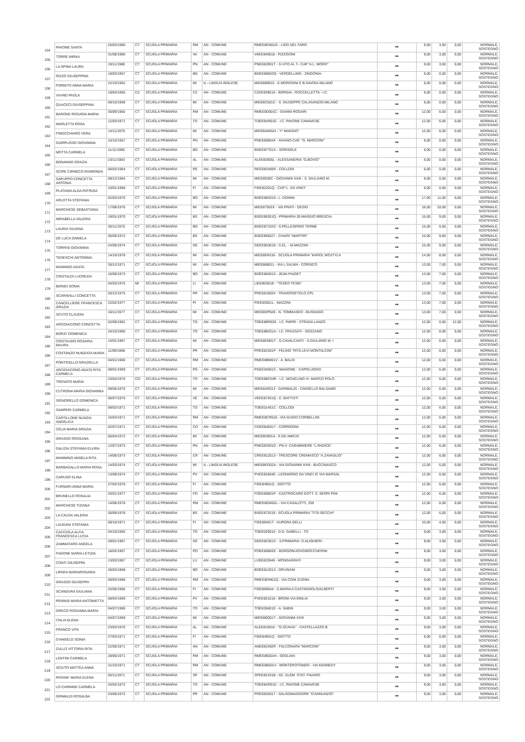| 154 | PAVONE SANTA | 26/03/1980 | CT | SCUOLA PRIMARIA | RM | AN - COMUNE | RMEE8DN01G - LIDO DEL FARO | ** | 9,00 | 3,00 | 0,00 | NORMALE, SOSTEGNO |
| 155 | TORRE MIRKA | 31/08/1980 | CT | SCUOLA PRIMARIA | VA | AN - COMUNE | VAEE849018 - PIZZIGONI | ** | 9,00 | 3,00 | 0,00 | NORMALE, SOSTEGNO |
| 156 | LA SPINA LAURA | 19/11/1980 | CT | SCUOLA PRIMARIA | PN | AN - COMUNE | PNEE82901T - S.VITO AL T.- CAP."A.L. MORO" | ** | 9,00 | 3,00 | 0,00 | NORMALE, SOSTEGNO |
| 157 | RIZZO GIUSEPPINA | 18/03/1957 | CT | SCUOLA PRIMARIA | BG | AN - COMUNE | BGEE88602Q - VERDELLINO - ZINGONIA- | ** | 6,00 | 0,00 | 0,00 | NORMALE, SOSTEGNO |
| 158 | FORNITO ANNA MARIA | 22/10/1962 | CT | SCUOLA PRIMARIA | MI | IL - LINGUA INGLESE | MIEE889015 - E.MOROSINI E B.SAVOIA-MILANO | ** | 6,00 | 0,00 | 0,00 | NORMALE, SOSTEGNO |
| 159 | VIVINO PAOLA | 19/04/1965 | CZ | SCUOLA PRIMARIA | CZ | AN - COMUNE | CZEE83901A - BORGIA - ROCCELLETTA - I.C. | ** | 6,00 | 0,00 | 0,00 | NORMALE, SOSTEGNO |
| 160 | QUACECI GIUSEPPINA | 09/10/1968 | CT | SCUOLA PRIMARIA | MI | AN - COMUNE | MIEE8C501C - S. GIUSEPPE CALASANZIO-MILANO | ** | 6,00 | 0,00 | 0,00 | NORMALE, SOSTEGNO |
| 161 | BARONE ROSARIA MARIA | 30/09/1965 | CT | SCUOLA PRIMARIA | RM | AN - COMUNE | RMEE8D001C - GIANNI RODARI | ** | 12,00 | 6,00 | 0,00 | NORMALE, SOSTEGNO |
| 162 | MARLETTA ROSA | 12/03/1971 | CT | SCUOLA PRIMARIA | TO | AN - COMUNE | TOEE8AR01E - I.C. PAVONE CANAVESE | ** | 12,00 | 6,00 | 0,00 | NORMALE, SOSTEGNO |
| 163 | FINOCCHIARO VERA | 14/11/1975 | CT | SCUOLA PRIMARIA | MI | AN - COMUNE | MIEE8AW024 - "I^ MAGGIO" | ** | 12,00 | 6,00 | 0,00 | NORMALE, SOSTEGNO |
| 164 | GIARRUSSO GIOVANNA | 10/10/1957 | CT | SCUOLA PRIMARIA | PN | AN - COMUNE | PNEE80804X - AVIANO-CAP. "G. MARCONI" | ** | 6,00 | 0,00 | 0,00 | NORMALE, SOSTEGNO |
| 165 | MOTTA CARMELA | 11/11/1960 | CT | SCUOLA PRIMARIA | BG | AN - COMUNE | BGEE87701X - SORISOLE | ** | 6,00 | 0,00 | 0,00 | NORMALE, SOSTEGNO |
| 166 | BONANNO GRAZIA | 23/11/1963 | CT | SCUOLA PRIMARIA | AL | AN - COMUNE | ALEE82805L - ALESSANDRIA "G.BOVIO" | ** | 6,00 | 0,00 | 0,00 | NORMALE, SOSTEGNO |
| 167 | SCIRE CIRNECO RAIMONDA | 06/02/1964 | CT | SCUOLA PRIMARIA | RE | AN - COMUNE | REEE82405R - COLLODI | ** | 6,00 | 0,00 | 0,00 | NORMALE, SOSTEGNO |
| 168 | SAPUPPO CONCETTA ANTONIA | 08/12/1964 | CT | SCUOLA PRIMARIA | MI | AN - COMUNE | MIEE8930C - GIOVANNI XXIII - S. GIULIANO M. | ** | 6,00 | 0,00 | 0,00 | NORMALE, SOSTEGNO |
| 169 | PLATANIA ALDA PATRIZIA | 10/01/1968 | CT | SCUOLA PRIMARIA | FI | AN - COMUNE | FIEE82201Q - CAP."L. DA VINCI" | ** | 6,00 | 0,00 | 0,00 | NORMALE, SOSTEGNO |
| 170 | ARLOTTA STEFANIA | 02/03/1976 | CT | SCUOLA PRIMARIA | BO | AN - COMUNE | BOEE882019 - L. DONINI | ** | 17,00 | 11,00 | 0,00 | NORMALE, SOSTEGNO |
| 171 | MARCHESE SEBASTIANA | 17/08/1976 | CT | SCUOLA PRIMARIA | MI | AN - COMUNE | MIEE87502X - VIA PRATI - DESIO | ** | 16,00 | 10,00 | 0,00 | NORMALE, SOSTEGNO |
| 172 | MIRABELLA VALERIA | 19/01/1970 | CT | SCUOLA PRIMARIA | BS | AN - COMUNE | BSEE88301Q - PRIMARIA 28 MAGGIO BRESCIA | ** | 15,00 | 9,00 | 0,00 | NORMALE, SOSTEGNO |
| 173 | LAURIA SILVANA | 30/11/1970 | CT | SCUOLA PRIMARIA | BG | AN - COMUNE | BGEE871033 - S.PELLEGRINO TERME | ** | 15,00 | 9,00 | 0,00 | NORMALE, SOSTEGNO |
| 174 | DE LUCA DANIELA | 30/05/1972 | CT | SCUOLA PRIMARIA | BS | AN - COMUNE | BSEE865027 - CHIARI "MARTIRI" | ** | 15,00 | 9,00 | 0,00 | NORMALE, SOSTEGNO |
| 175 | TORRISI GIOVANNA | 24/06/1974 | CT | SCUOLA PRIMARIA | GE | AN - COMUNE | GEEE853018 - S.EL. - M.MAZZINI - | ** | 15,00 | 9,00 | 0,00 | NORMALE, SOSTEGNO |
| 176 | TEDESCHI ANTONINA | 14/10/1978 | CT | SCUOLA PRIMARIA | MI | AN - COMUNE | MIEE8EK016 - SCUOLA PRIMARIA "KAROL WOJTYLA | ** | 14,00 | 8,00 | 0,00 | NORMALE, SOSTEGNO |
| 177 | MANNINO AGATA | 30/12/1971 | CT | SCUOLA PRIMARIA | MI | AN - COMUNE | MIEE888011 - VIA L.SALMA - CORSICO | ** | 13,00 | 7,00 | 0,00 | NORMALE, SOSTEGNO |
| 178 | CRISTALDI LUCREZIA | 16/06/1973 | CT | SCUOLA PRIMARIA | BO | AN - COMUNE | BOEE883015 - JEAN PIAGET | ** | 13,00 | 7,00 | 0,00 | NORMALE, SOSTEGNO |
| 179 | BIONDI SONIA | 04/03/1976 | MI | SCUOLA PRIMARIA | LI | AN - COMUNE | LIEE80301B - "TESEO TESEI" | ** | 13,00 | 7,00 | 0,00 | NORMALE, SOSTEGNO |
| 180 | SCARAVILLI CONCETTA | 26/12/1975 | CT | SCUOLA PRIMARIA | PR | AN - COMUNE | PREE819024 - TRAVERSETOLO CPL | ** | 13,00 | 7,00 | 0,00 | NORMALE, SOSTEGNO |
| 181 | CANCELLIERE FRANCESCA GRAZIA | 22/02/1977 | CT | SCUOLA PRIMARIA | PI | AN - COMUNE | PIEE83501L - MAZZINI | ** | 13,00 | 7,00 | 0,00 | NORMALE, SOSTEGNO |
| 182 | SCUTO CLAUDIA | 16/11/1977 | CT | SCUOLA PRIMARIA | MI | AN - COMUNE | MIEE8DP028 - N. TOMMASEO - BUSNAGO | ** | 13,00 | 7,00 | 0,00 | NORMALE, SOSTEGNO |
| 183 | ARCIDIACONO CONCETTA | 02/09/1962 | CT | SCUOLA PRIMARIA | TO | AN - COMUNE | TOEE8BR026 - I.C. PARRI - STRADA LANZO | ** | 12,00 | 0,00 | 12,00 | NORMALE, SOSTEGNO |
| 184 | BORZI' DOMENICA | 24/10/1966 | CT | SCUOLA PRIMARIA | TO | AN - COMUNE | TOEE8B201A - I.C. FRASSATI - GOZZANO | ** | 12,00 | 6,00 | 0,00 | NORMALE, SOSTEGNO |
| 185 | CRISTAUDO ROSARIA MAURA | 15/01/1967 | CT | SCUOLA PRIMARIA | MI | AN - COMUNE | MIEE8EM01T - G.CAVALCANTI - S.GIULIANO M. I | ** | 12,00 | 6,00 | 0,00 | NORMALE, SOSTEGNO |
| 186 | COSTANZO NUNZIATA MARIA | 11/09/1968 | CT | SCUOLA PRIMARIA | PR | AN - COMUNE | PREE82301P - FELINO "RITA LEVI MONTALCINI" | ** | 12,00 | 6,00 | 0,00 | NORMALE, SOSTEGNO |
| 187 | PONTICELLO GRAZIELLA | 04/01/1969 | CT | SCUOLA PRIMARIA | RM | AN - COMUNE | RMEE8BM01V - A. BALDI | ** | 12,00 | 6,00 | 0,00 | NORMALE, SOSTEGNO |
| 188 | ARCIDIACONO AGATA RITA CARMELA | 08/01/1969 | CT | SCUOLA PRIMARIA | PG | AN - COMUNE | PGEE04001C - MAGIONE - CAPOLUOGO | ** | 12,00 | 6,00 | 0,00 | NORMALE, SOSTEGNO |
| 189 | TROVATO MARIA | 23/04/1970 | CO | SCUOLA PRIMARIA | TO | AN - COMUNE | TOEE8BF04R - I.C. NICHELINO IV- MARCO POLO | ** | 12,00 | 6,00 | 0,00 | NORMALE, SOSTEGNO |
| 190 | CUTRONA MARIA GIOVANNA | 09/05/1970 | CT | SCUOLA PRIMARIA | MI | AN - COMUNE | MIEE8AR013 - GARIBALDI - CINISELLO BALSAMO | ** | 12,00 | 6,00 | 0,00 | NORMALE, SOSTEGNO |
| 191 | SIGNORELLO DOMENICA | 06/07/1970 | CT | SCUOLA PRIMARIA | VE | AN - COMUNE | VEEE87201Q - C. BATTISTI | ** | 12,00 | 6,00 | 0,00 | NORMALE, SOSTEGNO |
| 192 | SAMPERI CARMELA | 09/02/1971 | CT | SCUOLA PRIMARIA | TO | AN - COMUNE | TOEE01401C - COLLODI | ** | 12,00 | 6,00 | 0,00 | NORMALE, SOSTEGNO |
| 193 | CARTILLONE NUNZIA ANGELICA | 15/04/1971 | CT | SCUOLA PRIMARIA | RM | AN - COMUNE | RMEE8CR018 - VIA GUIDO CORBELLINI | ** | 12,00 | 6,00 | 0,00 | NORMALE, SOSTEGNO |
| 194 | CELIA MARIA GRAZIA | 02/07/1971 | CT | SCUOLA PRIMARIA | CO | AN - COMUNE | COEE845017 - CORRIDONI | ** | 12,00 | 6,00 | 0,00 | NORMALE, SOSTEGNO |
| 195 | GRASSO ROSSANA | 05/04/1972 | CT | SCUOLA PRIMARIA | MI | AN - COMUNE | MIEE8D901A - E.DE AMICIS | ** | 12,00 | 6,00 | 0,00 | NORMALE, SOSTEGNO |
| 196 | GALIZIA STEFANIA ELVIRA | 12/07/1973 | CT | SCUOLA PRIMARIA | PN | AN - COMUNE | PNEE83301D - PN-V. CARABINIERE "L.RADICE" | ** | 12,00 | 6,00 | 0,00 | NORMALE, SOSTEGNO |
| 197 | MAMMINO ANGELA RITA | 14/08/1973 | CT | SCUOLA PRIMARIA | CR | AN - COMUNE | CREE812013 - TRESCORE CREMASCO "A.ZAVAGLIO" | ** | 12,00 | 6,00 | 0,00 | NORMALE, SOSTEGNO |
| 198 | BARBAGALLO MARIA ROSA | 14/03/1974 | CT | SCUOLA PRIMARIA | MI | IL - LINGUA INGLESE | MIEE8EG02A - VIA GIOVANNI XXIII - BUCCINASCO | ** | 12,00 | 6,00 | 0,00 | NORMALE, SOSTEGNO |
| 199 | CARUSO ELINA | 13/09/1974 | CT | SCUOLA PRIMARIA | PV | AN - COMUNE | PVEE82604E - LEONARDO DA VINCI IC VIA MARSAL | ** | 12,00 | 6,00 | 0,00 | NORMALE, SOSTEGNO |
| 200 | FURNARI ANNA MARIA | 27/02/1976 | CT | SCUOLA PRIMARIA | FI | AN - COMUNE | FIEE84901Q - GIOTTO | ** | 12,00 | 6,00 | 0,00 | NORMALE, SOSTEGNO |
| 201 | BRUNELLO ROSALIA | 26/01/1977 | CT | SCUOLA PRIMARIA | FO | AN - COMUNE | FOEE80801P - CASTROCARO DOTT. S. SERRI PINI | ** | 12,00 | 6,00 | 0,00 | NORMALE, SOSTEGNO |
| 202 | MARCHESE TIZIANA | 14/06/1978 | CT | SCUOLA PRIMARIA | RM | AN - COMUNE | RMEE8GM02L - VIA CASALOTTI, 259 | ** | 12,00 | 6,00 | 0,00 | NORMALE, SOSTEGNO |
| 203 | LA CAUSA VALERIA | 30/09/1978 | CT | SCUOLA PRIMARIA | BS | AN - COMUNE | BSEE872019 - SCUOLA PRIMARIA "TITA SECCHI" | ** | 12,00 | 6,00 | 0,00 | NORMALE, SOSTEGNO |
| 204 | LAUDANI STEFANIA | 08/10/1971 | CT | SCUOLA PRIMARIA | FI | AN - COMUNE | FIEE86401T - AURORA GELLI | ** | 10,00 | 4,00 | 0,00 | NORMALE, SOSTEGNO |
| 205 | CACCIOLA ALFIA FRANCESCA LUCIA | 04/10/1965 | CT | SCUOLA PRIMARIA | TO | AN - COMUNE | TOEE029016 - D.D. GABELLI - TO | ** | 9,00 | 3,00 | 0,00 | NORMALE, SOSTEGNO |
| 206 | ZAMMATARO ANGELA | 28/01/1967 | CT | SCUOLA PRIMARIA | GE | AN - COMUNE | GEEE82301C - S.PRIMARIA- D.ALIGHIERI - | ** | 9,00 | 3,00 | 0,00 | NORMALE, SOSTEGNO |
| 207 | FAGONE MARIA LETIZIA | 18/02/1967 | CT | SCUOLA PRIMARIA | PO | AN - COMUNE | POEE80802E - BORGONUOVO/BOCCHERINI | ** | 9,00 | 3,00 | 0,00 | NORMALE, SOSTEGNO |
| 208 | CONTI GIUSEPPA | 13/03/1967 | CT | SCUOLA PRIMARIA | LU | AN - COMUNE | LUEE823046 - MONSAGRATI | ** | 9,00 | 3,00 | 0,00 | NORMALE, SOSTEGNO |
| 209 | LIPARA MARIAROSARIA | 28/03/1968 | CT | SCUOLA PRIMARIA | BO | AN - COMUNE | BOEE812013 - DRUSIANI | ** | 9,00 | 3,00 | 0,00 | NORMALE, SOSTEGNO |
| 210 | GRASSO GIUSEPPA | 08/04/1968 | CT | SCUOLA PRIMARIA | RM | AN - COMUNE | RMEE8DM01Q - VIA CONI ZUGNA | ** | 9,00 | 3,00 | 0,00 | NORMALE, SOSTEGNO |
| 211 | SCANDURA GIULIANA | 25/05/1968 | CT | SCUOLA PRIMARIA | FI | AN - COMUNE | FIEE869044 - S.MARIA A CASTAGNOLO/ALBERTI | ** | 9,00 | 3,00 | 0,00 | NORMALE, SOSTEGNO |
| 212 | PENNISI MARIA ANTONIETTA | 08/04/1969 | CT | SCUOLA PRIMARIA | PV | AN - COMUNE | PVEE821018 - BRONI VIA EMILIA | ** | 9,00 | 3,00 | 0,00 | NORMALE, SOSTEGNO |
| 213 | GRECO ROSANNA MARIA | 04/07/1969 | CT | SCUOLA PRIMARIA | TO | AN - COMUNE | TOEE05601E - A. SABIN | ** | 9,00 | 3,00 | 0,00 | NORMALE, SOSTEGNO |
| 214 | ITALIA ELENA | 04/07/1969 | CT | SCUOLA PRIMARIA | MI | AN - COMUNE | MIEE8BQ01T - GIOVANNI XXIII | ** | 9,00 | 3,00 | 0,00 | NORMALE, SOSTEGNO |
| 215 | FRANCO VITA | 23/03/1970 | CT | SCUOLA PRIMARIA | AL | AN - COMUNE | ALEE816016 - "G.SCAVIA" - CASTELLAZZO B. | ** | 9,00 | 3,00 | 0,00 | NORMALE, SOSTEGNO |
| 216 | D'ANGELO SONIA | 27/03/1971 | CT | SCUOLA PRIMARIA | FI | AN - COMUNE | FIEE84901Q - GIOTTO | ** | 6,00 | 0,00 | 0,00 | NORMALE, SOSTEGNO |
| 217 | ZULLO VITTORIA RITA | 22/05/1971 | CT | SCUOLA PRIMARIA | AN | AN - COMUNE | ANEE82402R - FALCONARA "MARCONI" | ** | 9,00 | 3,00 | 0,00 | NORMALE, SOSTEGNO |
| 218 | LENTINI CARMELA | 28/06/1971 | CT | SCUOLA PRIMARIA | RM | AN - COMUNE | RMEE86001N - SOGLIAN | ** | 9,00 | 3,00 | 0,00 | NORMALE, SOSTEGNO |
| 219 | SCIUTO MATTEA ANNA | 31/10/1971 | CT | SCUOLA PRIMARIA | RM | AN - COMUNE | RMEE88001V - MONTEROTONDO - VIA KENNEDY | ** | 9,00 | 3,00 | 0,00 | NORMALE, SOSTEGNO |
| 220 | PATANE' MARIA ELENA | 05/11/1971 | CT | SCUOLA PRIMARIA | SP | AN - COMUNE | SPEE82101B - SC. ELEM. STAT. FAVARO | ** | 9,00 | 3,00 | 0,00 | NORMALE, SOSTEGNO |
| 221 | LO CARMINE CARMELA | 25/02/1972 | CT | SCUOLA PRIMARIA | TO | AN - COMUNE | TOEE8AR01E - I.C. PAVONE CANAVESE | ** | 9,00 | 3,00 | 0,00 | NORMALE, SOSTEGNO |
| 222 | GRIMALDI ROSALBA | 23/06/1972 | CT | SCUOLA PRIMARIA | PR | AN - COMUNE | PREE820017 - SALSOMAGGIORE "D'ANNUNZIO" | ** | 9,00 | 3,00 | 0,00 | NORMALE, SOSTEGNO |